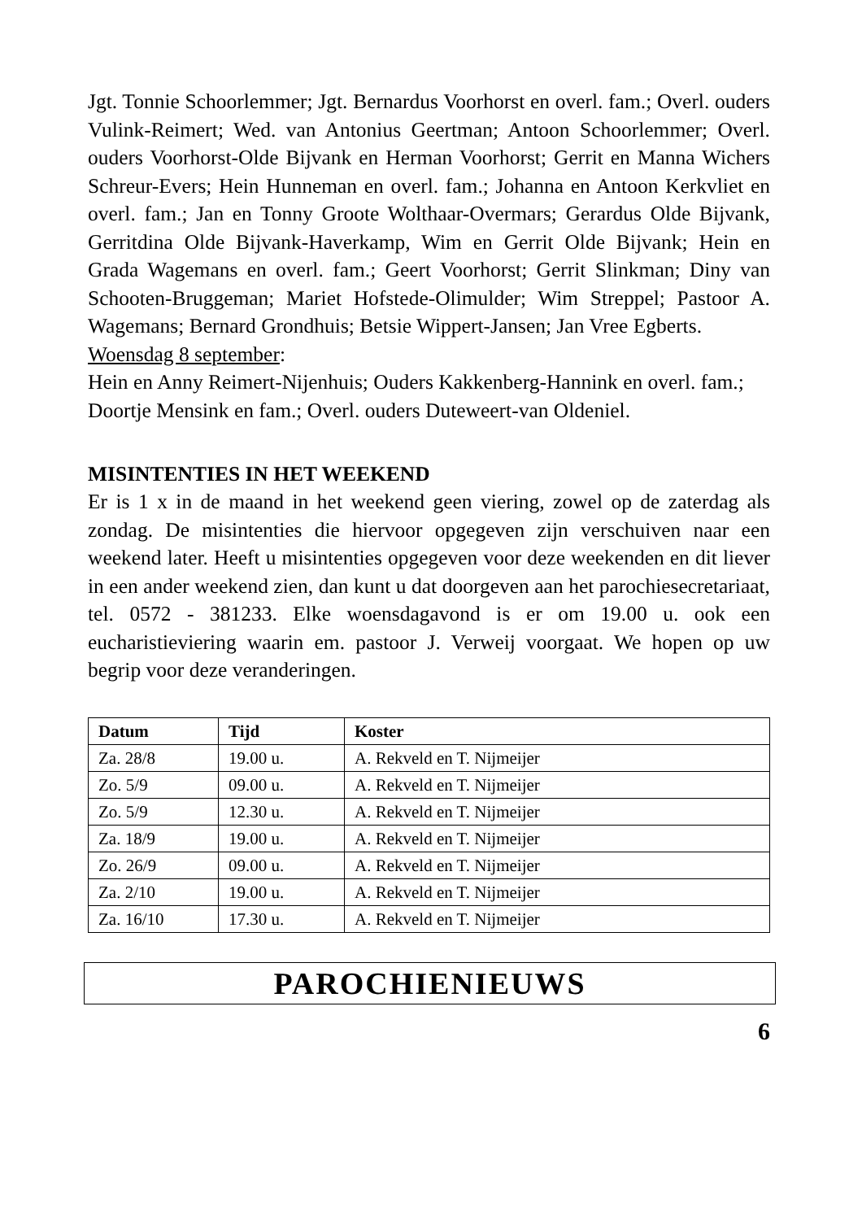Jgt. Tonnie Schoorlemmer; Jgt. Bernardus Voorhorst en overl. fam.; Overl. ouders Vulink-Reimert; Wed. van Antonius Geertman; Antoon Schoorlemmer; Overl. ouders Voorhorst-Olde Bijvank en Herman Voorhorst; Gerrit en Manna Wichers Schreur-Evers; Hein Hunneman en overl. fam.; Johanna en Antoon Kerkvliet en overl. fam.; Jan en Tonny Groote Wolthaar-Overmars; Gerardus Olde Bijvank, Gerritdina Olde Bijvank-Haverkamp, Wim en Gerrit Olde Bijvank; Hein en Grada Wagemans en overl. fam.; Geert Voorhorst; Gerrit Slinkman; Diny van Schooten-Bruggeman; Mariet Hofstede-Olimulder; Wim Streppel; Pastoor A. Wagemans; Bernard Grondhuis; Betsie Wippert-Jansen; Jan Vree Egberts.
Woensdag 8 september:
Hein en Anny Reimert-Nijenhuis; Ouders Kakkenberg-Hannink en overl. fam.; Doortje Mensink en fam.; Overl. ouders Duteweert-van Oldeniel.
MISINTENTIES IN HET WEEKEND
Er is 1 x in de maand in het weekend geen viering, zowel op de zaterdag als zondag. De misintenties die hiervoor opgegeven zijn verschuiven naar een weekend later. Heeft u misintenties opgegeven voor deze weekenden en dit liever in een ander weekend zien, dan kunt u dat doorgeven aan het parochiesecretariaat, tel. 0572 - 381233. Elke woensdagavond is er om 19.00 u. ook een eucharistieviering waarin em. pastoor J. Verweij voorgaat. We hopen op uw begrip voor deze veranderingen.
| Datum | Tijd | Koster |
| --- | --- | --- |
| Za. 28/8 | 19.00 u. | A. Rekveld en T. Nijmeijer |
| Zo. 5/9 | 09.00 u. | A. Rekveld en T. Nijmeijer |
| Zo. 5/9 | 12.30 u. | A. Rekveld en T. Nijmeijer |
| Za. 18/9 | 19.00 u. | A. Rekveld en T. Nijmeijer |
| Zo. 26/9 | 09.00 u. | A. Rekveld en T. Nijmeijer |
| Za. 2/10 | 19.00 u. | A. Rekveld en T. Nijmeijer |
| Za. 16/10 | 17.30 u. | A. Rekveld en T. Nijmeijer |
PAROCHIENIEUWS
6